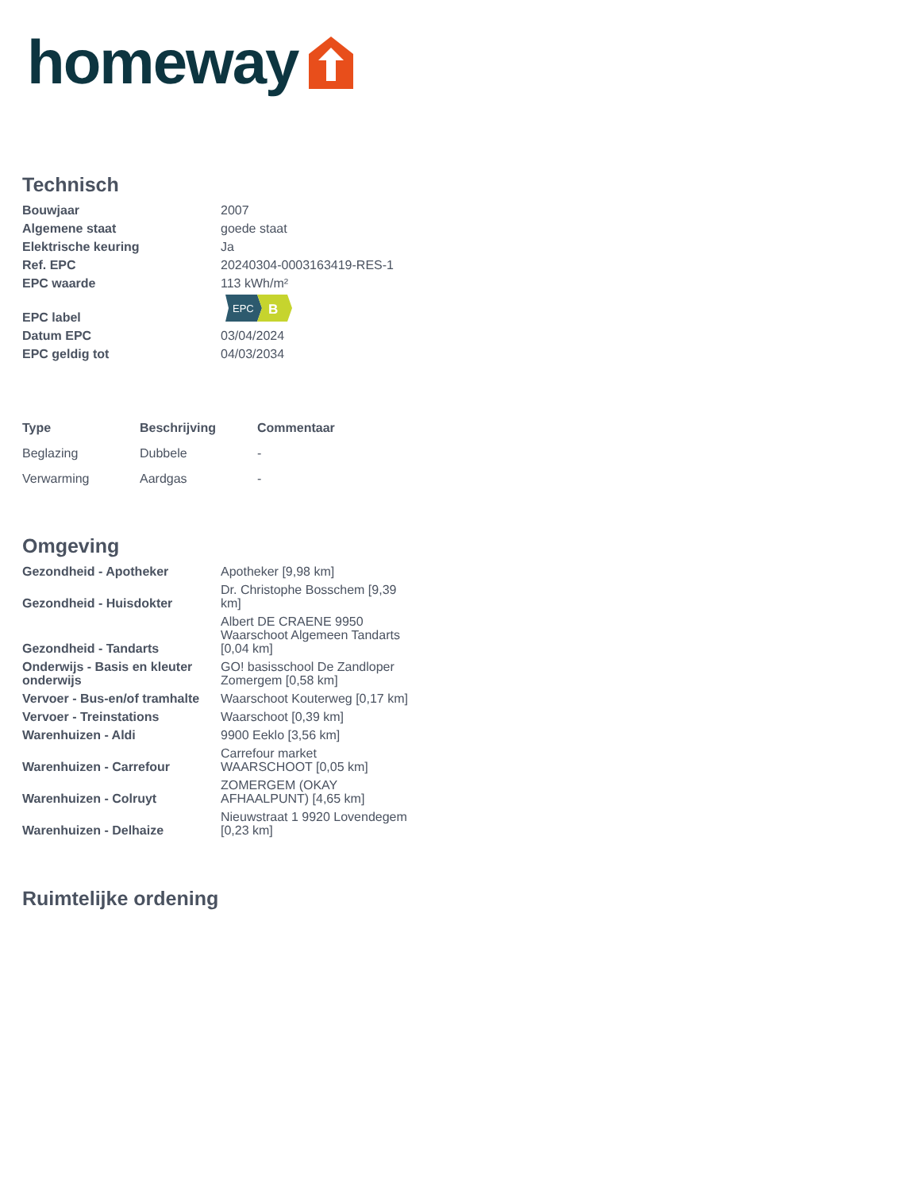homeway
Technisch
| Bouwjaar | 2007 |
| Algemene staat | goede staat |
| Elektrische keuring | Ja |
| Ref. EPC | 20240304-0003163419-RES-1 |
| EPC waarde | 113 kWh/m² |
| EPC label | EPC B |
| Datum EPC | 03/04/2024 |
| EPC geldig tot | 04/03/2034 |
| Type | Beschrijving | Commentaar |
| --- | --- | --- |
| Beglazing | Dubbele | - |
| Verwarming | Aardgas | - |
Omgeving
| Gezondheid - Apotheker | Apotheker [9,98 km] |
| Gezondheid - Huisdokter | Dr. Christophe Bosschem [9,39 km] |
| Gezondheid - Tandarts | Albert DE CRAENE 9950 Waarschoot Algemeen Tandarts [0,04 km] |
| Onderwijs - Basis en kleuter onderwijs | GO! basisschool De Zandloper Zomergem [0,58 km] |
| Vervoer - Bus-en/of tramhalte | Waarschoot Kouterweg [0,17 km] |
| Vervoer - Treinstations | Waarschoot [0,39 km] |
| Warenhuizen - Aldi | 9900 Eeklo [3,56 km] |
| Warenhuizen - Carrefour | Carrefour market WAARSCHOOT [0,05 km] |
| Warenhuizen - Colruyt | ZOMERGEM (OKAY AFHAALPUNT) [4,65 km] |
| Warenhuizen - Delhaize | Nieuwstraat 1 9920 Lovendegem [0,23 km] |
Ruimtelijke ordening